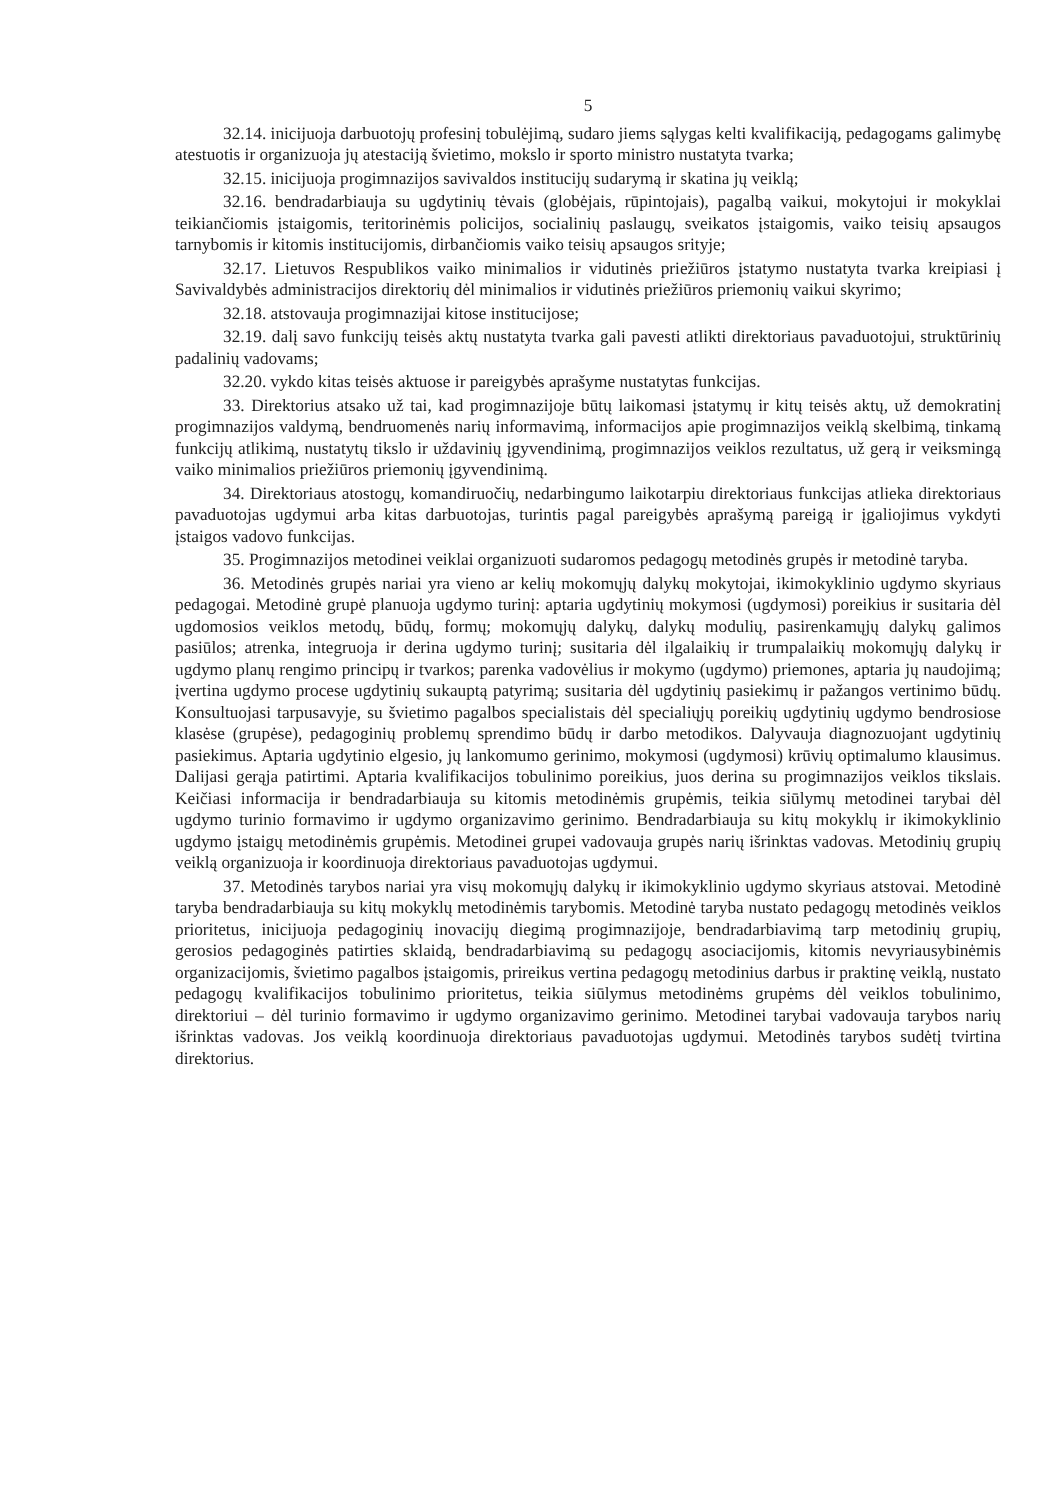5
32.14. inicijuoja darbuotojų profesinį tobulėjimą, sudaro jiems sąlygas kelti kvalifikaciją, pedagogams galimybę atestuotis ir organizuoja jų atestaciją švietimo, mokslo ir sporto ministro nustatyta tvarka;
32.15. inicijuoja progimnazijos savivaldos institucijų sudarymą ir skatina jų veiklą;
32.16. bendradarbiauja su ugdytinių tėvais (globėjais, rūpintojais), pagalbą vaikui, mokytojui ir mokyklai teikiančiomis įstaigomis, teritorinėmis policijos, socialinių paslaugų, sveikatos įstaigomis, vaiko teisių apsaugos tarnybomis ir kitomis institucijomis, dirbančiomis vaiko teisių apsaugos srityje;
32.17. Lietuvos Respublikos vaiko minimalios ir vidutinės priežiūros įstatymo nustatyta tvarka kreipiasi į Savivaldybės administracijos direktorių dėl minimalios ir vidutinės priežiūros priemonių vaikui skyrimo;
32.18. atstovauja progimnazijai kitose institucijose;
32.19. dalį savo funkcijų teisės aktų nustatyta tvarka gali pavesti atlikti direktoriaus pavaduotojui, struktūrinių padalinių vadovams;
32.20. vykdo kitas teisės aktuose ir pareigybės aprašyme nustatytas funkcijas.
33. Direktorius atsako už tai, kad progimnazijoje būtų laikomasi įstatymų ir kitų teisės aktų, už demokratinį progimnazijos valdymą, bendruomenės narių informavimą, informacijos apie progimnazijos veiklą skelbimą, tinkamą funkcijų atlikimą, nustatytų tikslo ir uždavinių įgyvendinimą, progimnazijos veiklos rezultatus, už gerą ir veiksmingą vaiko minimalios priežiūros priemonių įgyvendinimą.
34. Direktoriaus atostogų, komandiruočių, nedarbingumo laikotarpiu direktoriaus funkcijas atlieka direktoriaus pavaduotojas ugdymui arba kitas darbuotojas, turintis pagal pareigybės aprašymą pareigą ir įgaliojimus vykdyti įstaigos vadovo funkcijas.
35. Progimnazijos metodinei veiklai organizuoti sudaromos pedagogų metodinės grupės ir metodinė taryba.
36. Metodinės grupės nariai yra vieno ar kelių mokomųjų dalykų mokytojai, ikimokyklinio ugdymo skyriaus pedagogai. Metodinė grupė planuoja ugdymo turinį: aptaria ugdytinių mokymosi (ugdymosi) poreikius ir susitaria dėl ugdomosios veiklos metodų, būdų, formų; mokomųjų dalykų, dalykų modulių, pasirenkamųjų dalykų galimos pasiūlos; atrenka, integruoja ir derina ugdymo turinį; susitaria dėl ilgalaikių ir trumpalaikių mokomųjų dalykų ir ugdymo planų rengimo principų ir tvarkos; parenka vadovėlius ir mokymo (ugdymo) priemones, aptaria jų naudojimą; įvertina ugdymo procese ugdytinių sukauptą patyrimą; susitaria dėl ugdytinių pasiekimų ir pažangos vertinimo būdų. Konsultuojasi tarpusavyje, su švietimo pagalbos specialistais dėl specialiųjų poreikių ugdytinių ugdymo bendrosiose klasėse (grupėse), pedagoginių problemų sprendimo būdų ir darbo metodikos. Dalyvauja diagnozuojant ugdytinių pasiekimus. Aptaria ugdytinio elgesio, jų lankomumo gerinimo, mokymosi (ugdymosi) krūvių optimalumo klausimus. Dalijasi gerąja patirtimi. Aptaria kvalifikacijos tobulinimo poreikius, juos derina su progimnazijos veiklos tikslais. Keičiasi informacija ir bendradarbiauja su kitomis metodinėmis grupėmis, teikia siūlymų metodinei tarybai dėl ugdymo turinio formavimo ir ugdymo organizavimo gerinimo. Bendradarbiauja su kitų mokyklų ir ikimokyklinio ugdymo įstaigų metodinėmis grupėmis. Metodinei grupei vadovauja grupės narių išrinktas vadovas. Metodinių grupių veiklą organizuoja ir koordinuoja direktoriaus pavaduotojas ugdymui.
37. Metodinės tarybos nariai yra visų mokomųjų dalykų ir ikimokyklinio ugdymo skyriaus atstovai. Metodinė taryba bendradarbiauja su kitų mokyklų metodinėmis tarybomis. Metodinė taryba nustato pedagogų metodinės veiklos prioritetus, inicijuoja pedagoginių inovacijų diegimą progimnazijoje, bendradarbiavimą tarp metodinių grupių, gerosios pedagoginės patirties sklaidą, bendradarbiavimą su pedagogų asociacijomis, kitomis nevyriausybinėmis organizacijomis, švietimo pagalbos įstaigomis, prireikus vertina pedagogų metodinius darbus ir praktinę veiklą, nustato pedagogų kvalifikacijos tobulinimo prioritetus, teikia siūlymus metodinėms grupėms dėl veiklos tobulinimo, direktoriui – dėl turinio formavimo ir ugdymo organizavimo gerinimo. Metodinei tarybai vadovauja tarybos narių išrinktas vadovas. Jos veiklą koordinuoja direktoriaus pavaduotojas ugdymui. Metodinės tarybos sudėtį tvirtina direktorius.